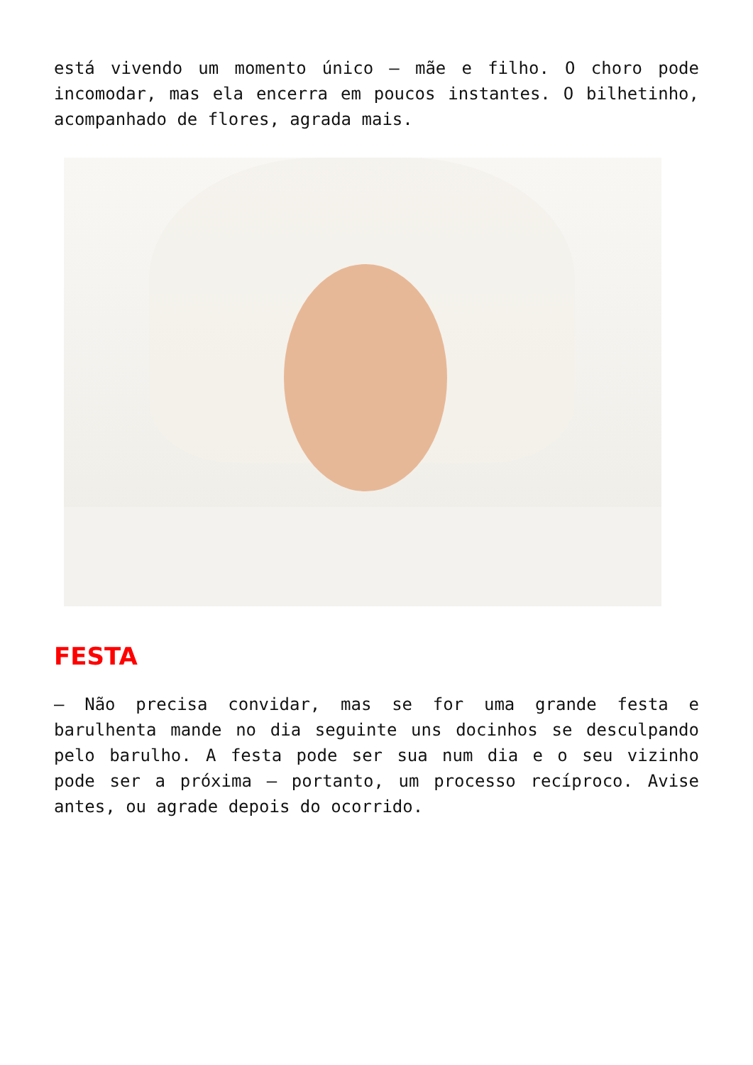está vivendo um momento único – mãe e filho. O choro pode incomodar, mas ela encerra em poucos instantes. O bilhetinho, acompanhado de flores, agrada mais.
FESTA
– Não precisa convidar, mas se for uma grande festa e barulhenta mande no dia seguinte uns docinhos se desculpando pelo barulho. A festa pode ser sua num dia e o seu vizinho pode ser a próxima – portanto, um processo recíproco. Avise antes, ou agrade depois do ocorrido.